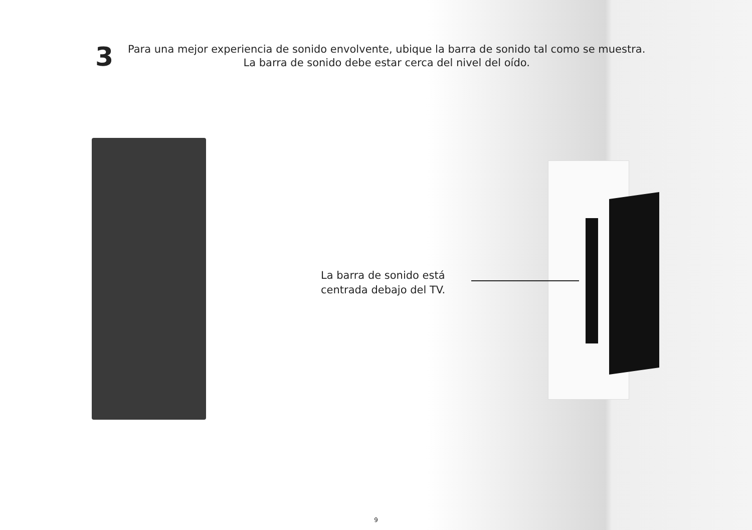3
Para una mejor experiencia de sonido envolvente, ubique la barra de sonido tal como se muestra.
La barra de sonido debe estar cerca del nivel del oído.
La barra de sonido está
centrada debajo del TV.
9